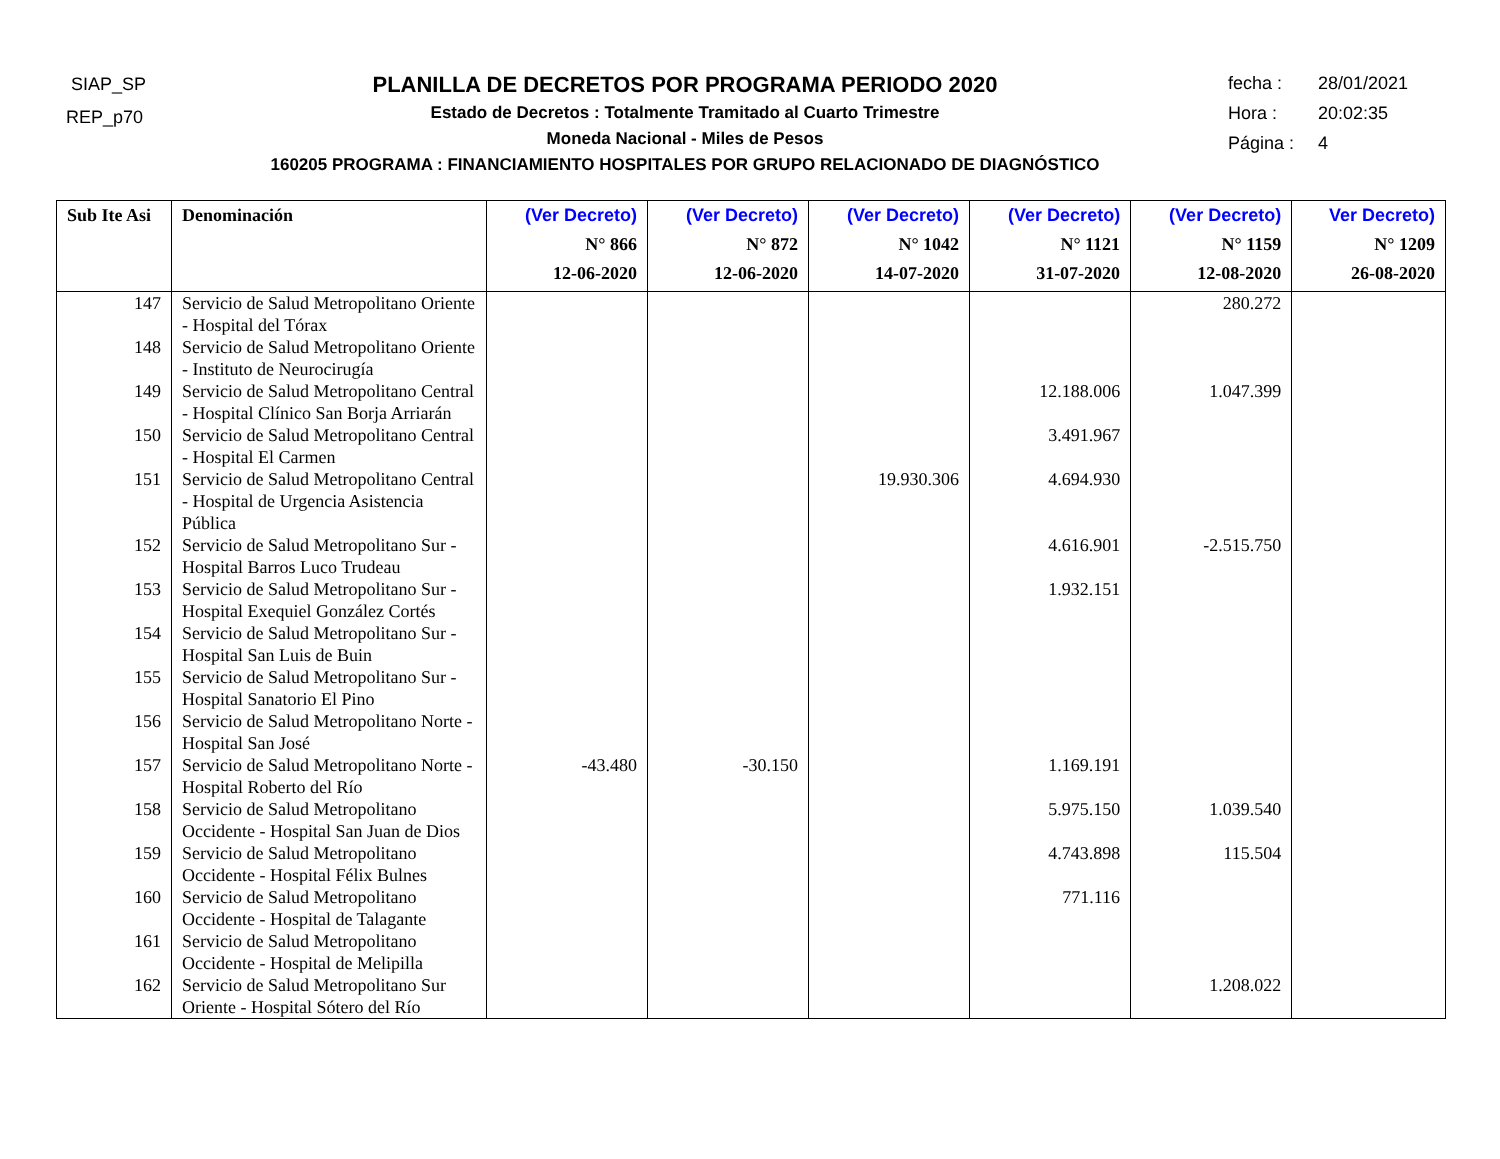SIAP_SP
REP_p70
PLANILLA DE DECRETOS POR PROGRAMA PERIODO 2020
Estado de Decretos : Totalmente Tramitado al Cuarto Trimestre
Moneda Nacional - Miles de Pesos
160205 PROGRAMA : FINANCIAMIENTO HOSPITALES POR GRUPO RELACIONADO DE DIAGNÓSTICO
fecha : 28/01/2021
Hora : 20:02:35
Página : 4
| Sub Ite Asi | Denominación | (Ver Decreto) N° 866 12-06-2020 | (Ver Decreto) N° 872 12-06-2020 | (Ver Decreto) N° 1042 14-07-2020 | (Ver Decreto) N° 1121 31-07-2020 | (Ver Decreto) N° 1159 12-08-2020 | Ver Decreto) N° 1209 26-08-2020 |
| --- | --- | --- | --- | --- | --- | --- | --- |
| 147 | Servicio de Salud Metropolitano Oriente - Hospital del Tórax | | | | | 280.272 | |
| 148 | Servicio de Salud Metropolitano Oriente - Instituto de Neurocirugía | | | | | | |
| 149 | Servicio de Salud Metropolitano Central - Hospital Clínico San Borja Arriarán | | | | 12.188.006 | 1.047.399 | |
| 150 | Servicio de Salud Metropolitano Central - Hospital El Carmen | | | | 3.491.967 | | |
| 151 | Servicio de Salud Metropolitano Central - Hospital de Urgencia Asistencia Pública | | | 19.930.306 | 4.694.930 | | |
| 152 | Servicio de Salud Metropolitano Sur - Hospital Barros Luco Trudeau | | | | 4.616.901 | -2.515.750 | |
| 153 | Servicio de Salud Metropolitano Sur - Hospital Exequiel González Cortés | | | | 1.932.151 | | |
| 154 | Servicio de Salud Metropolitano Sur - Hospital San Luis de Buin | | | | | | |
| 155 | Servicio de Salud Metropolitano Sur - Hospital Sanatorio El Pino | | | | | | |
| 156 | Servicio de Salud Metropolitano Norte - Hospital San José | | | | | | |
| 157 | Servicio de Salud Metropolitano Norte - Hospital Roberto del Río | -43.480 | -30.150 | | 1.169.191 | | |
| 158 | Servicio de Salud Metropolitano Occidente - Hospital San Juan de Dios | | | | 5.975.150 | 1.039.540 | |
| 159 | Servicio de Salud Metropolitano Occidente - Hospital Félix Bulnes | | | | 4.743.898 | 115.504 | |
| 160 | Servicio de Salud Metropolitano Occidente - Hospital de Talagante | | | | 771.116 | | |
| 161 | Servicio de Salud Metropolitano Occidente - Hospital de Melipilla | | | | | | |
| 162 | Servicio de Salud Metropolitano Sur Oriente - Hospital Sótero del Río | | | | | 1.208.022 | |